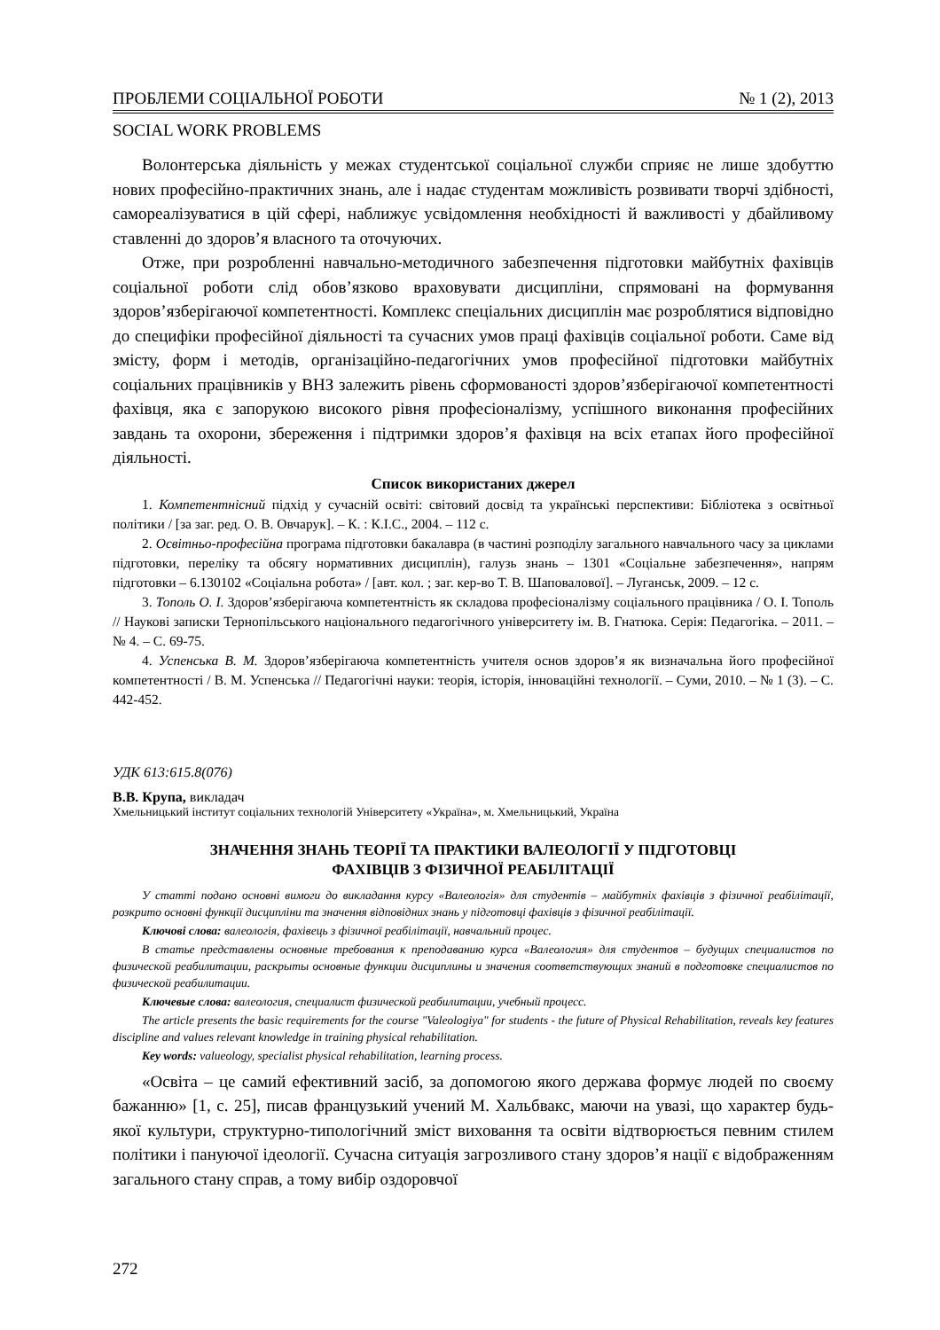ПРОБЛЕМИ СОЦІАЛЬНОЇ РОБОТИ № 1 (2), 2013
SOCIAL WORK PROBLEMS
Волонтерська діяльність у межах студентської соціальної служби сприяє не лише здобуттю нових професійно-практичних знань, але і надає студентам можливість розвивати творчі здібності, самореалізуватися в цій сфері, наближує усвідомлення необхідності й важливості у дбайливому ставленні до здоров’я власного та оточуючих.
Отже, при розробленні навчально-методичного забезпечення підготовки майбутніх фахівців соціальної роботи слід обов’язково враховувати дисципліни, спрямовані на формування здоров’язберігаючої компетентності. Комплекс спеціальних дисциплін має розроблятися відповідно до специфіки професійної діяльності та сучасних умов праці фахівців соціальної роботи. Саме від змісту, форм і методів, організаційно-педагогічних умов професійної підготовки майбутніх соціальних працівників у ВНЗ залежить рівень сформованості здоров’язберігаючої компетентності фахівця, яка є запорукою високого рівня професіоналізму, успішного виконання професійних завдань та охорони, збереження і підтримки здоров’я фахівця на всіх етапах його професійної діяльності.
Список використаних джерел
1. Компетентнісний підхід у сучасній освіті: світовий досвід та українські перспективи: Бібліотека з освітньої політики / [за заг. ред. О. В. Овчарук]. – К. : К.І.С., 2004. – 112 с.
2. Освітньо-професійна програма підготовки бакалавра (в частині розподілу загального навчального часу за циклами підготовки, переліку та обсягу нормативних дисциплін), галузь знань – 1301 «Соціальне забезпечення», напрям підготовки – 6.130102 «Соціальна робота» / [авт. кол. ; заг. кер-во Т. В. Шаповалової]. – Луганськ, 2009. – 12 с.
3. Тополь О. І. Здоров’язберігаюча компетентність як складова професіоналізму соціального працівника / О. І. Тополь // Наукові записки Тернопільського національного педагогічного університету ім. В. Гнатюка. Серія: Педагогіка. – 2011. – № 4. – С. 69-75.
4. Успенська В. М. Здоров’язберігаюча компетентність учителя основ здоров’я як визначальна його професійної компетентності / В. М. Успенська // Педагогічні науки: теорія, історія, інноваційні технології. – Суми, 2010. – № 1 (3). – С. 442-452.
УДК 613:615.8(076)
В.В. Крупа, викладач
Хмельницький інститут соціальних технологій Університету «Україна», м. Хмельницький, Україна
ЗНАЧЕННЯ ЗНАНЬ ТЕОРІЇ ТА ПРАКТИКИ ВАЛЕОЛОГІЇ У ПІДГОТОВЦІ
ФАХІВЦІВ З ФІЗИЧНОЇ РЕАБІЛІТАЦІЇ
У статті подано основні вимоги до викладання курсу «Валеологія» для студентів – майбутніх фахівців з фізичної реабілітації, розкрито основні функції дисципліни та значення відповідних знань у підготовці фахівців з фізичної реабілітації.
Ключові слова: валеологія, фахівець з фізичної реабілітації, навчальний процес.
В статье представлены основные требования к преподаванию курса «Валеология» для студентов – будущих специалистов по физической реабилитации, раскрыты основные функции дисциплины и значения соответствующих знаний в подготовке специалистов по физической реабилитации.
Ключевые слова: валеология, специалист физической реабилитации, учебный процесс.
The article presents the basic requirements for the course "Valeologiya" for students - the future of Physical Rehabilitation, reveals key features discipline and values relevant knowledge in training physical rehabilitation.
Key words: valueology, specialist physical rehabilitation, learning process.
«Освіта – це самий ефективний засіб, за допомогою якого держава формує людей по своєму бажанню» [1, с. 25], писав французький учений М. Хальбвакс, маючи на увазі, що характер будь-якої культури, структурно-типологічний зміст виховання та освіти відтворюється певним стилем політики і пануючої ідеології. Сучасна ситуація загрозливого стану здоров’я нації є відображенням загального стану справ, а тому вибір оздоровчої
272